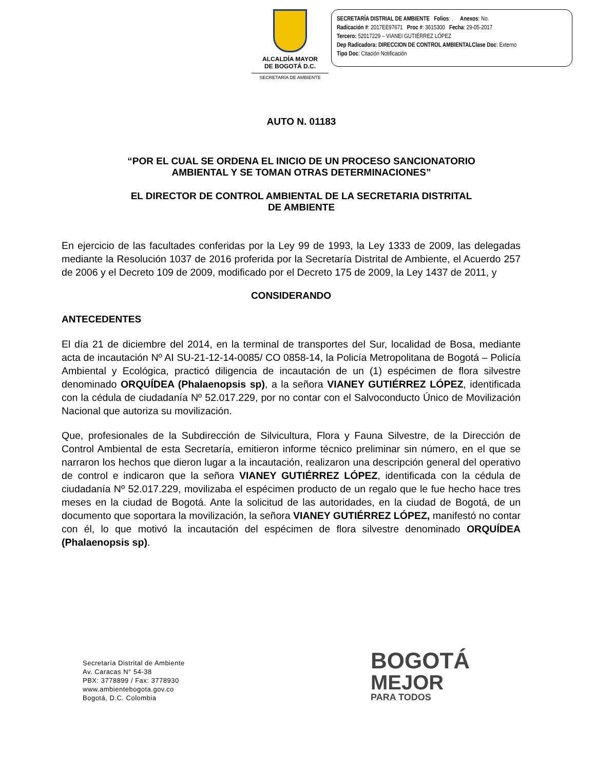ALCALDÍA MAYOR
DE BOGOTÁ D.C.
SECRETARÍA DE AMBIENTE
SECRETARÍA DISTRIAL DE AMBIENTE Folios: . Anexos: No.
Radicación #: 2017EE97671 Proc #: 3615300 Fecha: 29-05-2017
Tercero: 52017229 – VIANEI GUTIÉRREZ LÓPEZ
Dep Radicadora: DIRECCION DE CONTROL AMBIENTAL Clase Doc: Externo
Tipo Doc: Citación Notificación
AUTO N. 01183
“POR EL CUAL SE ORDENA EL INICIO DE UN PROCESO SANCIONATORIO
AMBIENTAL Y SE TOMAN OTRAS DETERMINACIONES”
EL DIRECTOR DE CONTROL AMBIENTAL DE LA SECRETARIA DISTRITAL
DE AMBIENTE
En ejercicio de las facultades conferidas por la Ley 99 de 1993, la Ley 1333 de 2009, las delegadas mediante la Resolución 1037 de 2016 proferida por la Secretaría Distrital de Ambiente, el Acuerdo 257 de 2006 y el Decreto 109 de 2009, modificado por el Decreto 175 de 2009, la Ley 1437 de 2011, y
CONSIDERANDO
ANTECEDENTES
El día 21 de diciembre del 2014, en la terminal de transportes del Sur, localidad de Bosa, mediante acta de incautación Nº AI SU-21-12-14-0085/ CO 0858-14, la Policía Metropolitana de Bogotá – Policía Ambiental y Ecológica, practicó diligencia de incautación de un (1) espécimen de flora silvestre denominado ORQUÍDEA (Phalaenopsis sp), a la señora VIANEY GUTIÉRREZ LÓPEZ, identificada con la cédula de ciudadanía Nº 52.017.229, por no contar con el Salvoconducto Único de Movilización Nacional que autoriza su movilización.
Que, profesionales de la Subdirección de Silvicultura, Flora y Fauna Silvestre, de la Dirección de Control Ambiental de esta Secretaría, emitieron informe técnico preliminar sin número, en el que se narraron los hechos que dieron lugar a la incautación, realizaron una descripción general del operativo de control e indicaron que la señora VIANEY GUTIÉRREZ LÓPEZ, identificada con la cédula de ciudadanía Nº 52.017.229, movilizaba el espécimen producto de un regalo que le fue hecho hace tres meses en la ciudad de Bogotá. Ante la solicitud de las autoridades, en la ciudad de Bogotá, de un documento que soportara la movilización, la señora VIANEY GUTIÉRREZ LÓPEZ, manifestó no contar con él, lo que motivó la incautación del espécimen de flora silvestre denominado ORQUÍDEA (Phalaenopsis sp).
Secretaría Distrital de Ambiente
Av. Caracas N° 54-38
PBX: 3778899 / Fax: 3778930
www.ambientebogota.gov.co
Bogotá, D.C. Colombia
BOGOTÁ
MEJOR
PARA TODOS